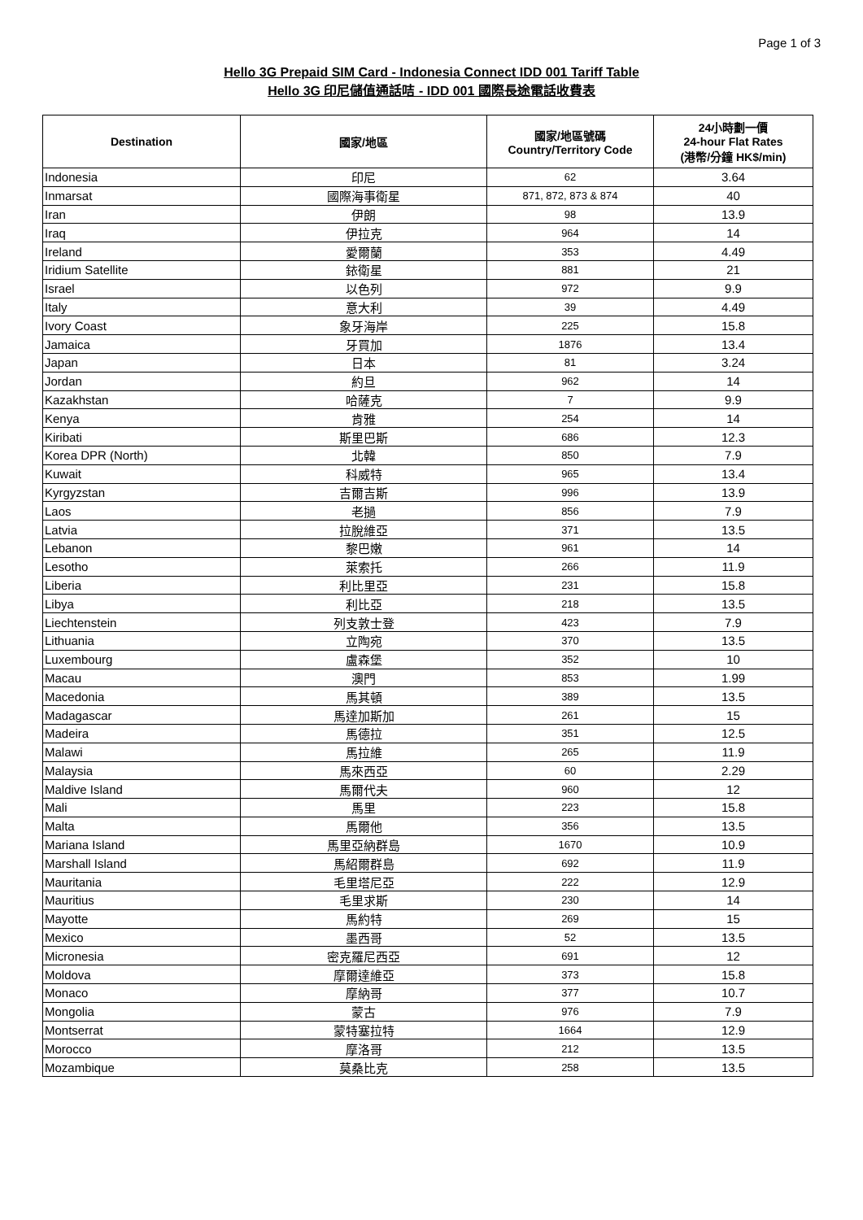Page 1 of 3
Hello 3G Prepaid SIM Card - Indonesia Connect IDD 001 Tariff Table
Hello 3G 印尼儲值通話咭 - IDD 001 國際長途電話收費表
| Destination | 國家/地區 | 國家/地區號碼 Country/Territory Code | 24小時劃一價 24-hour Flat Rates (港幣/分鐘 HK$/min) |
| --- | --- | --- | --- |
| Indonesia | 印尼 | 62 | 3.64 |
| Inmarsat | 國際海事衛星 | 871, 872, 873 & 874 | 40 |
| Iran | 伊朗 | 98 | 13.9 |
| Iraq | 伊拉克 | 964 | 14 |
| Ireland | 愛爾蘭 | 353 | 4.49 |
| Iridium Satellite | 銥衛星 | 881 | 21 |
| Israel | 以色列 | 972 | 9.9 |
| Italy | 意大利 | 39 | 4.49 |
| Ivory Coast | 象牙海岸 | 225 | 15.8 |
| Jamaica | 牙買加 | 1876 | 13.4 |
| Japan | 日本 | 81 | 3.24 |
| Jordan | 約旦 | 962 | 14 |
| Kazakhstan | 哈薩克 | 7 | 9.9 |
| Kenya | 肯雅 | 254 | 14 |
| Kiribati | 斯里巴斯 | 686 | 12.3 |
| Korea DPR (North) | 北韓 | 850 | 7.9 |
| Kuwait | 科威特 | 965 | 13.4 |
| Kyrgyzstan | 吉爾吉斯 | 996 | 13.9 |
| Laos | 老撾 | 856 | 7.9 |
| Latvia | 拉脫維亞 | 371 | 13.5 |
| Lebanon | 黎巴嫩 | 961 | 14 |
| Lesotho | 萊索托 | 266 | 11.9 |
| Liberia | 利比里亞 | 231 | 15.8 |
| Libya | 利比亞 | 218 | 13.5 |
| Liechtenstein | 列支敦士登 | 423 | 7.9 |
| Lithuania | 立陶宛 | 370 | 13.5 |
| Luxembourg | 盧森堡 | 352 | 10 |
| Macau | 澳門 | 853 | 1.99 |
| Macedonia | 馬其頓 | 389 | 13.5 |
| Madagascar | 馬達加斯加 | 261 | 15 |
| Madeira | 馬德拉 | 351 | 12.5 |
| Malawi | 馬拉維 | 265 | 11.9 |
| Malaysia | 馬來西亞 | 60 | 2.29 |
| Maldive Island | 馬爾代夫 | 960 | 12 |
| Mali | 馬里 | 223 | 15.8 |
| Malta | 馬爾他 | 356 | 13.5 |
| Mariana Island | 馬里亞納群島 | 1670 | 10.9 |
| Marshall Island | 馬紹爾群島 | 692 | 11.9 |
| Mauritania | 毛里塔尼亞 | 222 | 12.9 |
| Mauritius | 毛里求斯 | 230 | 14 |
| Mayotte | 馬約特 | 269 | 15 |
| Mexico | 墨西哥 | 52 | 13.5 |
| Micronesia | 密克羅尼西亞 | 691 | 12 |
| Moldova | 摩爾達維亞 | 373 | 15.8 |
| Monaco | 摩納哥 | 377 | 10.7 |
| Mongolia | 蒙古 | 976 | 7.9 |
| Montserrat | 蒙特塞拉特 | 1664 | 12.9 |
| Morocco | 摩洛哥 | 212 | 13.5 |
| Mozambique | 莫桑比克 | 258 | 13.5 |